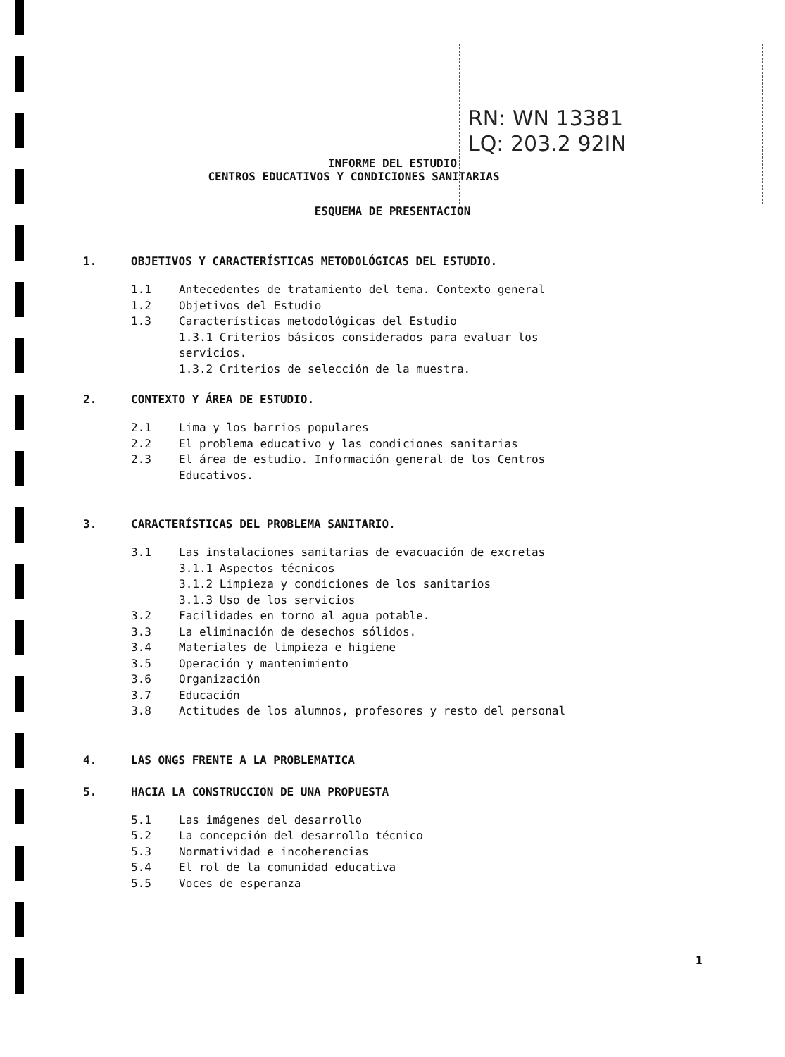RN: WN 13381
LQ: 203.2 92IN
INFORME DEL ESTUDIO
CENTROS EDUCATIVOS Y CONDICIONES SANITARIAS
ESQUEMA DE PRESENTACION
1. OBJETIVOS Y CARACTERÍSTICAS METODOLÓGICAS DEL ESTUDIO.
1.1 Antecedentes de tratamiento del tema. Contexto general
1.2 Objetivos del Estudio
1.3 Características metodológicas del Estudio
1.3.1 Criterios básicos considerados para evaluar los
servicios.
1.3.2 Criterios de selección de la muestra.
2. CONTEXTO Y ÁREA DE ESTUDIO.
2.1 Lima y los barrios populares
2.2 El problema educativo y las condiciones sanitarias
2.3 El área de estudio. Información general de los Centros
Educativos.
3. CARACTERÍSTICAS DEL PROBLEMA SANITARIO.
3.1 Las instalaciones sanitarias de evacuación de excretas
3.1.1 Aspectos técnicos
3.1.2 Limpieza y condiciones de los sanitarios
3.1.3 Uso de los servicios
3.2 Facilidades en torno al agua potable.
3.3 La eliminación de desechos sólidos.
3.4 Materiales de limpieza e higiene
3.5 Operación y mantenimiento
3.6 Organización
3.7 Educación
3.8 Actitudes de los alumnos, profesores y resto del personal
4. LAS ONGS FRENTE A LA PROBLEMATICA
5. HACIA LA CONSTRUCCION DE UNA PROPUESTA
5.1 Las imágenes del desarrollo
5.2 La concepción del desarrollo técnico
5.3 Normatividad e incoherencias
5.4 El rol de la comunidad educativa
5.5 Voces de esperanza
1